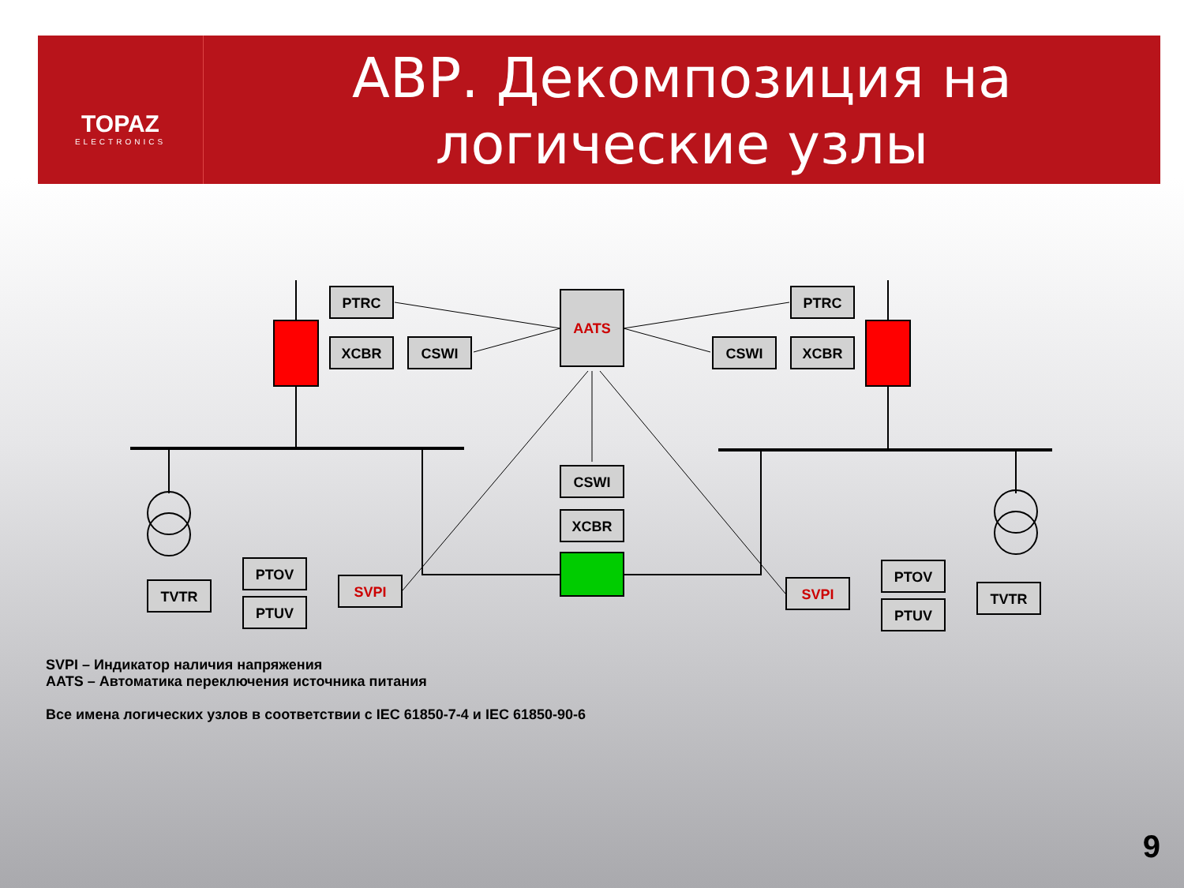TOPAZ
ELECTRONICS
АВР. Декомпозиция на логические узлы
PTRC
XCBR
CSWI
AATS
PTRC
XCBR
CSWI
CSWI
XCBR
TVTR
PTOV
PTUV
SVPI
TVTR
PTOV
PTUV
SVPI
SVPI – Индикатор наличия напряжения
AATS – Автоматика переключения источника питания
Все имена логических узлов в соответствии с IEC 61850-7-4 и IEC 61850-90-6
9